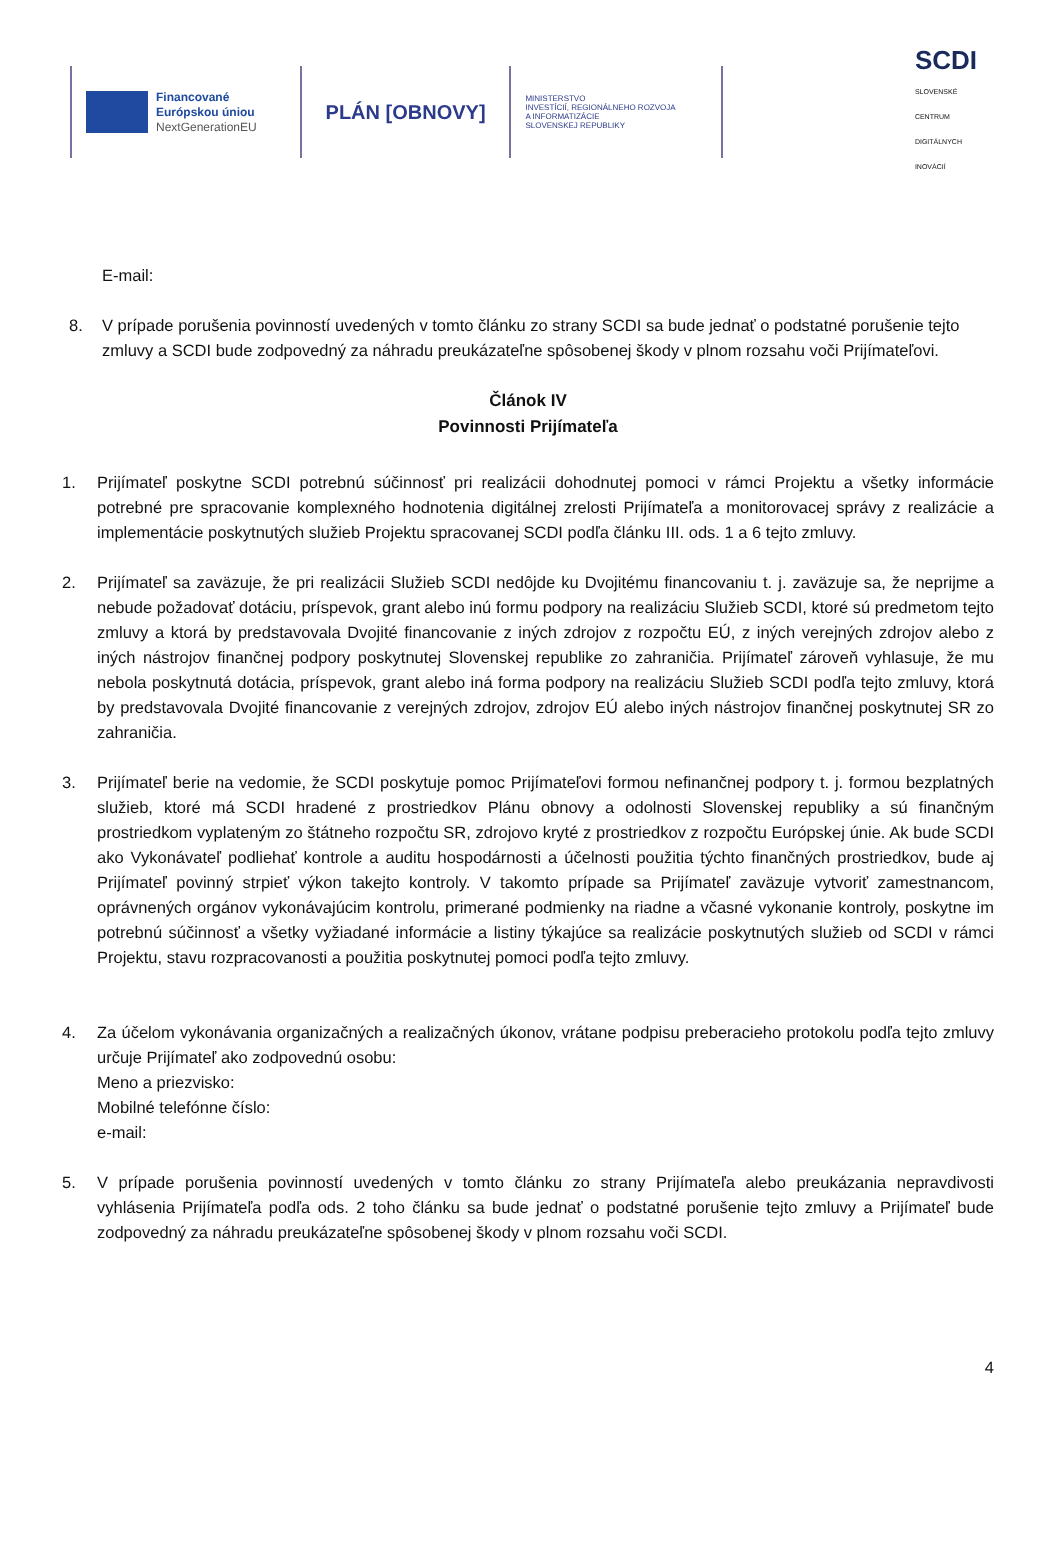Financované
Európskou úniou
NextGenerationEU
PLÁN [OBNOVY]
MINISTERSTVO
INVESTÍCIÍ, REGIONÁLNEHO ROZVOJA
A INFORMATIZÁCIE
SLOVENSKEJ REPUBLIKY
SCDI
SLOVENSKÉ CENTRUM
DIGITÁLNYCH INOVÁCIÍ
E-mail:
8. V prípade porušenia povinností uvedených v tomto článku zo strany SCDI sa bude jednať o podstatné porušenie tejto zmluvy a SCDI bude zodpovedný za náhradu preukázateľne spôsobenej škody v plnom rozsahu voči Prijímateľovi.
Článok IV
Povinnosti Prijímateľa
1. Prijímateľ poskytne SCDI potrebnú súčinnosť pri realizácii dohodnutej pomoci v rámci Projektu a všetky informácie potrebné pre spracovanie komplexného hodnotenia digitálnej zrelosti Prijímateľa a monitorovacej správy z realizácie a implementácie poskytnutých služieb Projektu spracovanej SCDI podľa článku III. ods. 1 a 6 tejto zmluvy.
2. Prijímateľ sa zaväzuje, že pri realizácii Služieb SCDI nedôjde ku Dvojitému financovaniu t. j. zaväzuje sa, že neprijme a nebude požadovať dotáciu, príspevok, grant alebo inú formu podpory na realizáciu Služieb SCDI, ktoré sú predmetom tejto zmluvy a ktorá by predstavovala Dvojité financovanie z iných zdrojov z rozpočtu EÚ, z iných verejných zdrojov alebo z iných nástrojov finančnej podpory poskytnutej Slovenskej republike zo zahraničia. Prijímateľ zároveň vyhlasuje, že mu nebola poskytnutá dotácia, príspevok, grant alebo iná forma podpory na realizáciu Služieb SCDI podľa tejto zmluvy, ktorá by predstavovala Dvojité financovanie z verejných zdrojov, zdrojov EÚ alebo iných nástrojov finančnej poskytnutej SR zo zahraničia.
3. Prijímateľ berie na vedomie, že SCDI poskytuje pomoc Prijímateľovi formou nefinančnej podpory t. j. formou bezplatných služieb, ktoré má SCDI hradené z prostriedkov Plánu obnovy a odolnosti Slovenskej republiky a sú finančným prostriedkom vyplateným zo štátneho rozpočtu SR, zdrojovo kryté z prostriedkov z rozpočtu Európskej únie. Ak bude SCDI ako Vykonávateľ podliehať kontrole a auditu hospodárnosti a účelnosti použitia týchto finančných prostriedkov, bude aj Prijímateľ povinný strpieť výkon takejto kontroly. V takomto prípade sa Prijímateľ zaväzuje vytvoriť zamestnancom, oprávnených orgánov vykonávajúcim kontrolu, primerané podmienky na riadne a včasné vykonanie kontroly, poskytne im potrebnú súčinnosť a všetky vyžiadané informácie a listiny týkajúce sa realizácie poskytnutých služieb od SCDI v rámci Projektu, stavu rozpracovanosti a použitia poskytnutej pomoci podľa tejto zmluvy.
4. Za účelom vykonávania organizačných a realizačných úkonov, vrátane podpisu preberacieho protokolu podľa tejto zmluvy určuje Prijímateľ ako zodpovednú osobu:
Meno a priezvisko:
Mobilné telefónne číslo:
e-mail:
5. V prípade porušenia povinností uvedených v tomto článku zo strany Prijímateľa alebo preukázania nepravdivosti vyhlásenia Prijímateľa podľa ods. 2 toho článku sa bude jednať o podstatné porušenie tejto zmluvy a Prijímateľ bude zodpovedný za náhradu preukázateľne spôsobenej škody v plnom rozsahu voči SCDI.
4